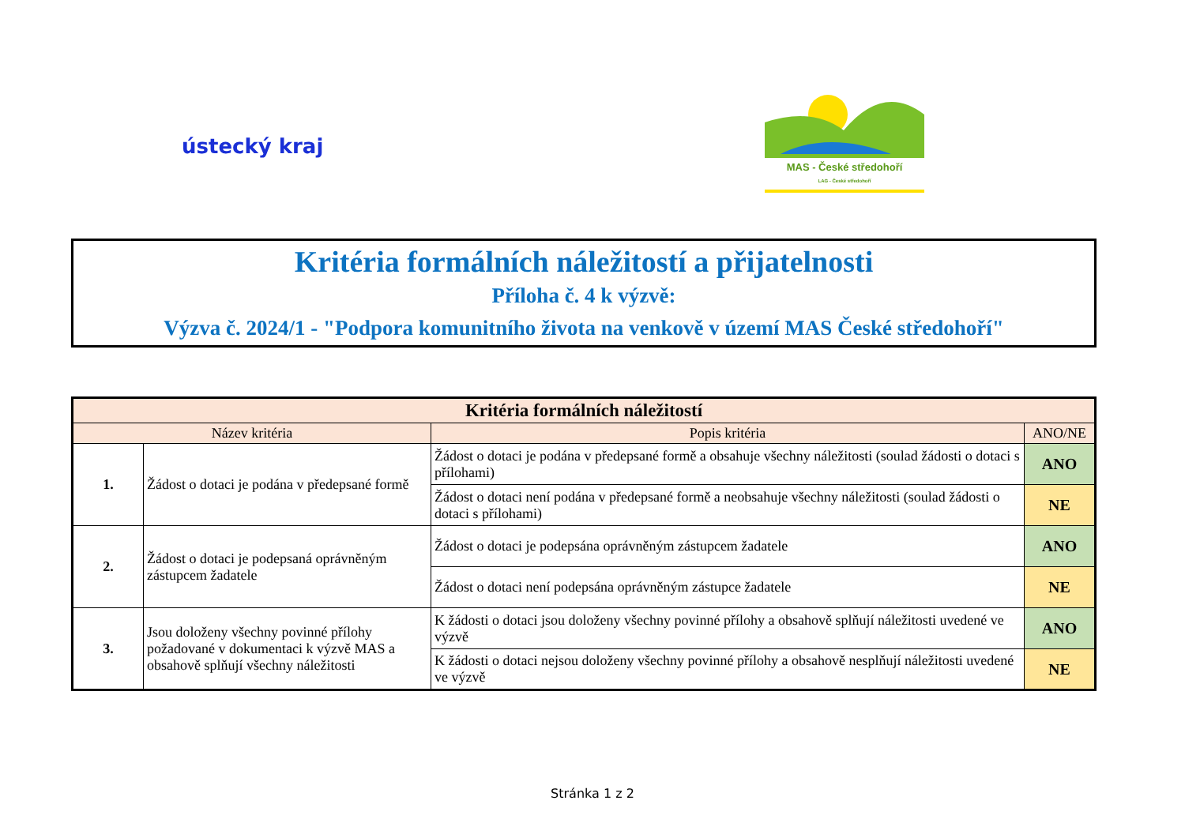ústecký kraj
MAS - České středohoří
LAG - České středohoří
Kritéria formálních náležitostí a přijatelnosti
Příloha č. 4 k výzvě:
Výzva č. 2024/1 - "Podpora komunitního života na venkově v území MAS České středohoří"
| Kritéria formálních náležitostí | | | |
| --- | --- | --- | --- |
| Název kritéria | | Popis kritéria | ANO/NE |
| 1. | Žádost o dotaci je podána v předepsané formě | Žádost o dotaci je podána v předepsané formě a obsahuje všechny náležitosti (soulad žádosti o dotaci s přílohami) | ANO |
| | | Žádost o dotaci není podána v předepsané formě a neobsahuje všechny náležitosti (soulad žádosti o dotaci s přílohami) | NE |
| 2. | Žádost o dotaci je podepsaná oprávněným zástupcem žadatele | Žádost o dotaci je podepsána oprávněným zástupcem žadatele | ANO |
| | | Žádost o dotaci není podepsána oprávněným zástupce žadatele | NE |
| 3. | Jsou doloženy všechny povinné přílohy požadované v dokumentaci k výzvě MAS a obsahově splňují všechny náležitosti | K žádosti o dotaci jsou doloženy všechny povinné přílohy a obsahově splňují náležitosti uvedené ve výzvě | ANO |
| | | K žádosti o dotaci nejsou doloženy všechny povinné přílohy a obsahově nesplňují náležitosti uvedené ve výzvě | NE |
Stránka 1 z 2